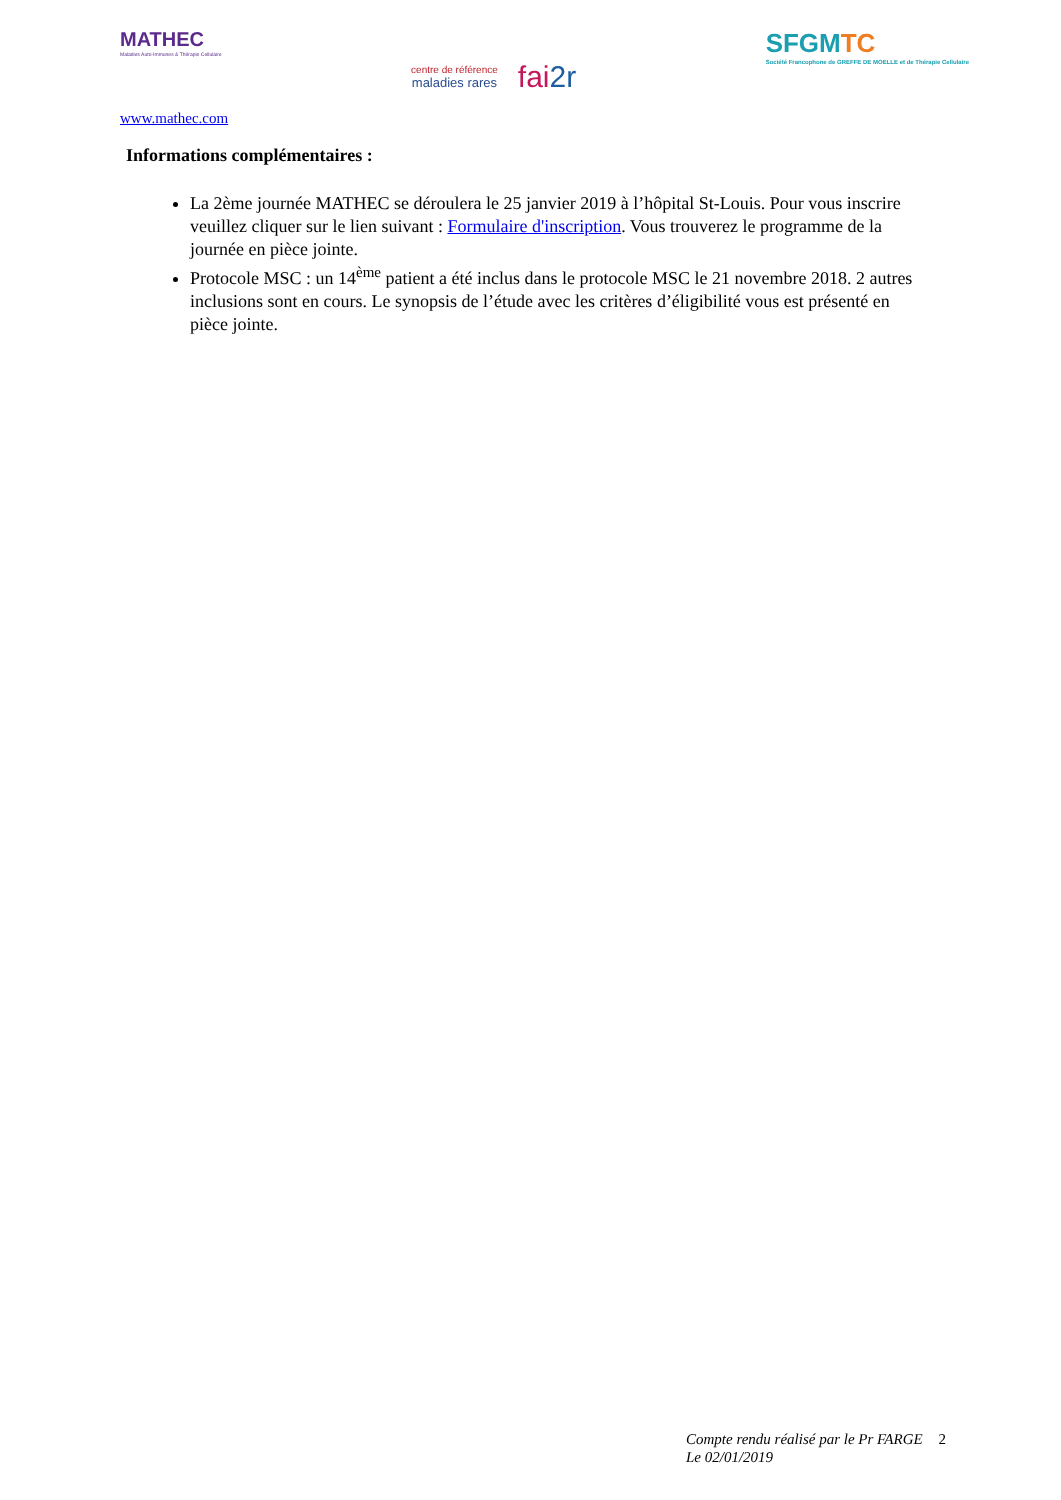MATHEC
Maladies Auto-Immunes & Thérapie Cellulaire
centre de référence
maladies rares
fai2r
SFGMTC
Société Francophone de GREFFE DE MOELLE et de Thérapie Cellulaire
www.mathec.com
Informations complémentaires :
La 2ème journée MATHEC se déroulera le 25 janvier 2019 à l’hôpital St-Louis. Pour vous inscrire veuillez cliquer sur le lien suivant : Formulaire d'inscription. Vous trouverez le programme de la journée en pièce jointe.
Protocole MSC : un 14<sup>ème</sup> patient a été inclus dans le protocole MSC le 21 novembre 2018. 2 autres inclusions sont en cours. Le synopsis de l’étude avec les critères d’éligibilité vous est présenté en pièce jointe.
Compte rendu réalisé par le Pr FARGE
Le 02/01/2019 2